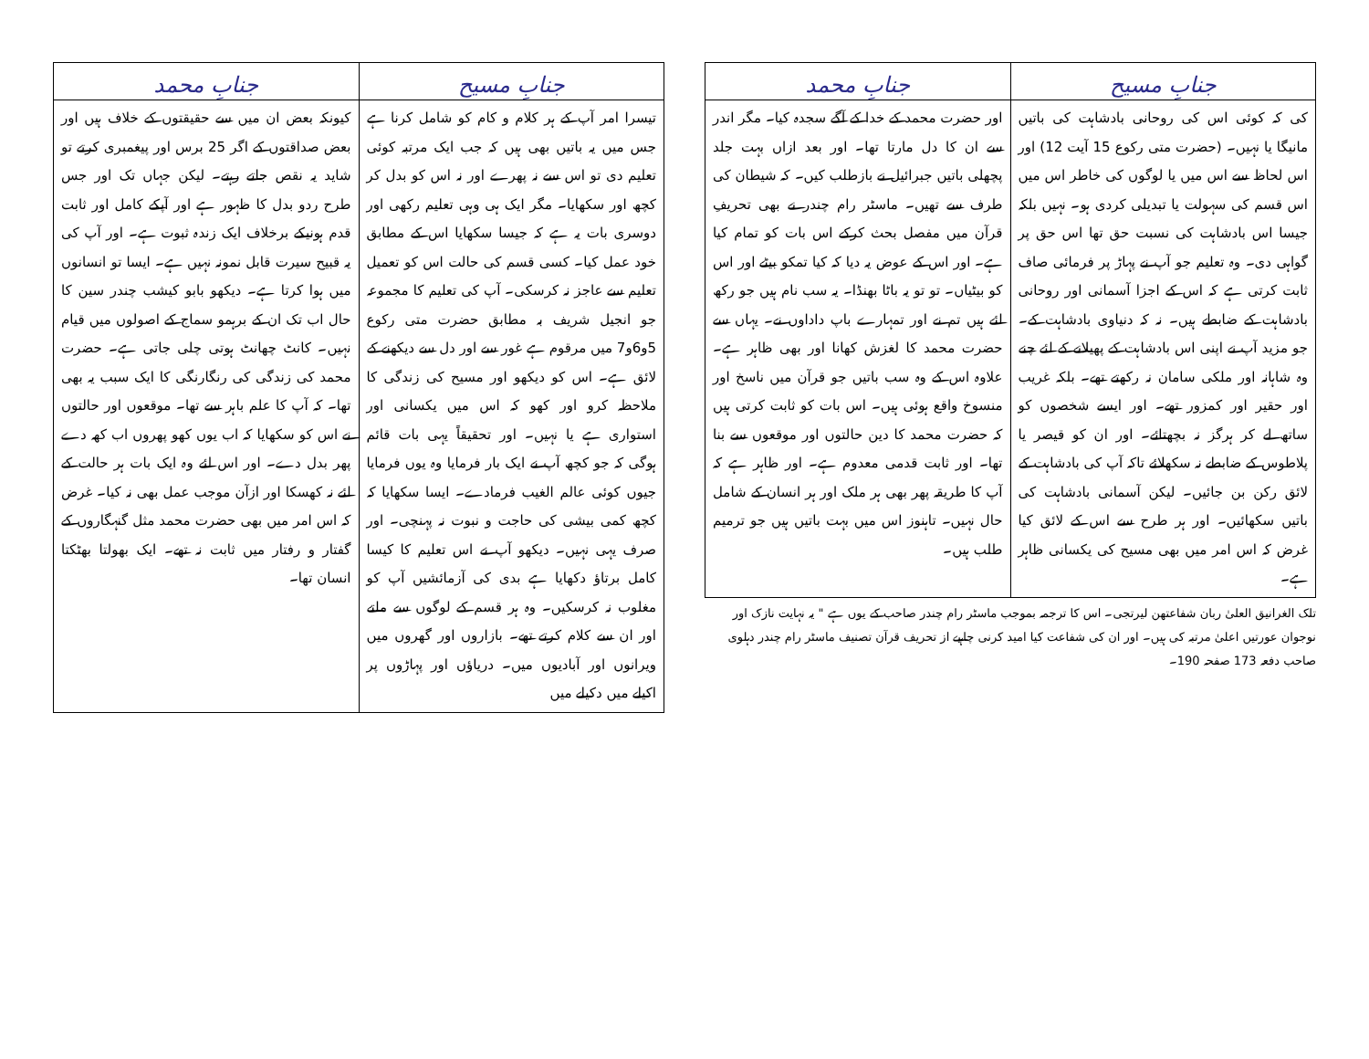| جنابِ مسیح | جنابِ محمد |
| --- | --- |
| کی کہ کوئی اس کی روحانی بادشاہت کی باتیں مانیگا یا نہیں۔ (حضرت متی رکوع 15 آیت 12) اور اس لحاظ سے اس میں یا لوگوں کی خاطر اس میں اس قسم کی سہولت یا تبدیلی کردی ہو۔ نہیں بلکہ جیسا اس بادشاہت کی نسبت حق تھا اس حق پر گواہی دی۔ وہ تعلیم جو آپ نے پہاڑ پر فرمائی صاف ثابت کرتی ہے کہ اس کے اجزا آسمانی اور روحانی بادشاہت کے ضابطے ہیں۔ نہ کہ دنیاوی بادشاہت کے۔ جو مزید آپ نے اپنی اس بادشاہت کے پھیلانے کے لئے چنے وہ شاہانہ اور ملکی سامان نہ رکھتے تھے۔ بلکہ غریب اور حقیر اور کمزور تھے۔ اور ایسے شخصوں کو ساتھ لے کر ہرگز نہ بچھتائے۔ اور ان کو قیصر یا پلاطوس کے ضابطے نہ سکھلائے تاکہ آپ کی بادشاہت کے لائق رکن بن جائیں۔ لیکن آسمانی بادشاہت کی باتیں سکھائیں۔ اور ہر طرح سے اس کے لائق کیا غرض کہ اس امر میں بھی مسیح کی یکسانی ظاہر ہے۔ | اور حضرت محمد کے خدا کے آگے سجدہ کیا۔ مگر اندر سے ان کا دل مارتا تھا۔ اور بعد ازاں بہت جلد پچھلی باتیں جبرائیل نے بازطلب کیں۔ کہ شیطان کی طرف سے تھیں۔ ماسٹر رام چندر نے بھی تحریفِ قرآن میں مفصل بحث کرکے اس بات کو تمام کیا ہے۔ اور اس کے عوض یہ دیا کہ کیا تمکو بیٹے اور اس کو بیٹیاں۔ تو تو یہ باٹا بھنڈا۔ یہ سب نام ہیں جو رکھ لئے ہیں تم نے اور تمہارے باپ داداوں نے۔ یہاں سے حضرت محمد کا لغزش کھانا اور بھی ظاہر ہے۔ علاوہ اس کے وہ سب باتیں جو قرآن میں ناسخ اور منسوخ واقع ہوئی ہیں۔ اس بات کو ثابت کرتی ہیں کہ حضرت محمد کا دین حالتوں اور موقعوں سے بنا تھا۔ اور ثابت قدمی معدوم ہے۔ اور ظاہر ہے کہ آپ کا طریقہ پھر بھی ہر ملک اور ہر انسان کے شامل حال نہیں۔ تاہنوز اس میں بہت باتیں ہیں جو ترمیم طلب ہیں۔ |
تلک الغرانیق العلیٰ ربان شفاعتھن لیرتجی۔ اس کا ترجمہ بموجب ماسٹر رام چندر صاحب کے یوں ہے " یہ نہایت نازک اور نوجوان عورتیں اعلیٰ مرتبہ کی ہیں۔ اور ان کی شفاعت کیا امید کرنی چاہیے از تحریف قرآن تصنیف ماسٹر رام چندر دہلوی صاحب دفعہ 173 صفحہ 190۔
| جنابِ مسیح | جنابِ محمد |
| --- | --- |
| تیسرا امر آپ کے ہر کلام و کام کو شامل کرنا ہے جس میں یہ باتیں بھی ہیں کہ جب ایک مرتبہ کوئی تعلیم دی تو اس سے نہ پھرے اور نہ اس کو بدل کر کچھ اور سکھایا۔ مگر ایک ہی وہی تعلیم رکھی اور دوسری بات یہ ہے کہ جیسا سکھایا اس کے مطابق خود عمل کیا۔ کسی قسم کی حالت اس کو تعمیل تعلیم سے عاجز نہ کرسکی۔ آپ کی تعلیم کا مجموعہ جو انجیل شریف بہ مطابق حضرت متی رکوع 5و6و7 میں مرقوم ہے غور سے اور دل سے دیکھنے کے لائق ہے۔ اس کو دیکھو اور مسیح کی زندگی کا ملاحظہ کرو اور کھو کہ اس میں یکسانی اور استواری ہے یا نہیں۔ اور تحقیقاً یہی بات قائم ہوگی کہ جو کچھ آپ نے ایک بار فرمایا وہ یوں فرمایا جیوں کوئی عالم الغیب فرمادے۔ ایسا سکھایا کہ کچھ کمی بیشی کی حاجت و نبوت نہ پہنچی۔ اور صرف یہی نہیں۔ دیکھو آپ نے اس تعلیم کا کیسا کامل برتاؤ دکھایا ہے بدی کی آزمائشیں آپ کو مغلوب نہ کرسکیں۔ وہ ہر قسم کے لوگوں سے ملتے اور ان سے کلام کرتے تھے۔ بازاروں اور گھروں میں ویرانوں اور آبادیوں میں۔ دریاؤں اور پہاڑوں پر اکیلے میں دکیلے میں | کیونکہ بعض ان میں سے حقیقتوں کے خلاف ہیں اور بعض صداقتوں کے اگر 25 برس اور پیغمبری کرتے تو شاید یہ نقص جاتے رہتے۔ لیکن جہاں تک اور جس طرح ردو بدل کا ظہور ہے اور آپکے کامل اور ثابت قدم ہونیکے برخلاف ایک زندہ ثبوت ہے۔ اور آپ کی یہ قبیح سیرت قابل نمونہ نہیں ہے۔ ایسا تو انسانوں میں ہوا کرتا ہے۔ دیکھو بابو کیشب چندر سین کا حال اب تک ان کے برہمو سماج کے اصولوں میں قیام نہیں۔ کانٹ چھانٹ ہوتی چلی جاتی ہے۔ حضرت محمد کی زندگی کی رنگارنگی کا ایک سبب یہ بھی تھا۔ کہ آپ کا علم باہر سے تھا۔ موقعوں اور حالتوں نے اس کو سکھایا کہ اب یوں کھو پھروں اب کھہ دے پھر بدل دے۔ اور اس لئے وہ ایک بات ہر حالت کے لئے نہ کھسکا اور ازآن موجب عمل بھی نہ کیا۔ غرض کہ اس امر میں بھی حضرت محمد مثل گنہگاروں کے گفتار و رفتار میں ثابت نہ تھے۔ ایک بھولتا بھٹکتا انسان تھا۔ |